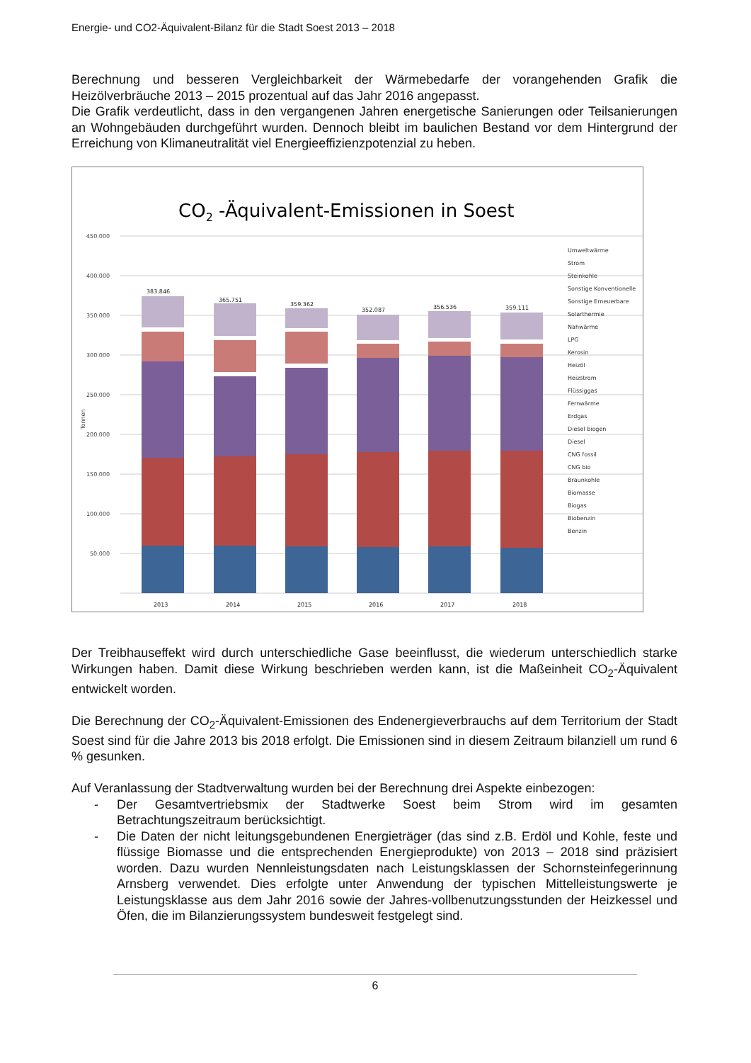Energie- und CO2-Äquivalent-Bilanz für die Stadt Soest 2013 – 2018
Berechnung und besseren Vergleichbarkeit der Wärmebedarfe der vorangehenden Grafik die Heizölverbräuche 2013 – 2015 prozentual auf das Jahr 2016 angepasst.
Die Grafik verdeutlicht, dass in den vergangenen Jahren energetische Sanierungen oder Teilsanierungen an Wohngebäuden durchgeführt wurden. Dennoch bleibt im baulichen Bestand vor dem Hintergrund der Erreichung von Klimaneutralität viel Energieeffizienzpotenzial zu heben.
CO2 -Äquivalent-Emissionen in Soest
450.000
400.000
350.000
300.000
250.000
200.000
150.000
100.000
50.000
Tonnen
383.846
365.751
359.362
352.087
356.536
359.111
2013
2014
2015
2016
2017
2018
Umweltwärme
Strom
Steinkohle
Sonstige Konventionelle
Sonstige Erneuerbare
Solarthermie
Nahwärme
LPG
Kerosin
Heizöl
Heizstrom
Flüssiggas
Fernwärme
Erdgas
Diesel biogen
Diesel
CNG fossil
CNG bio
Braunkohle
Biomasse
Biogas
Biobenzin
Benzin
Der Treibhauseffekt wird durch unterschiedliche Gase beeinflusst, die wiederum unterschiedlich starke Wirkungen haben. Damit diese Wirkung beschrieben werden kann, ist die Maßeinheit CO<sub>2</sub>-Äquivalent entwickelt worden.
Die Berechnung der CO<sub>2</sub>-Äquivalent-Emissionen des Endenergieverbrauchs auf dem Territorium der Stadt Soest sind für die Jahre 2013 bis 2018 erfolgt. Die Emissionen sind in diesem Zeitraum bilanziell um rund 6 % gesunken.
Auf Veranlassung der Stadtverwaltung wurden bei der Berechnung drei Aspekte einbezogen:
- Der Gesamtvertriebsmix der Stadtwerke Soest beim Strom wird im gesamten Betrachtungszeitraum berücksichtigt.
- Die Daten der nicht leitungsgebundenen Energieträger (das sind z.B. Erdöl und Kohle, feste und flüssige Biomasse und die entsprechenden Energieprodukte) von 2013 – 2018 sind präzisiert worden. Dazu wurden Nennleistungsdaten nach Leistungsklassen der Schornsteinfegerinnung Arnsberg verwendet. Dies erfolgte unter Anwendung der typischen Mittelleistungswerte je Leistungsklasse aus dem Jahr 2016 sowie der Jahres-vollbenutzungsstunden der Heizkessel und Öfen, die im Bilanzierungssystem bundesweit festgelegt sind.
6